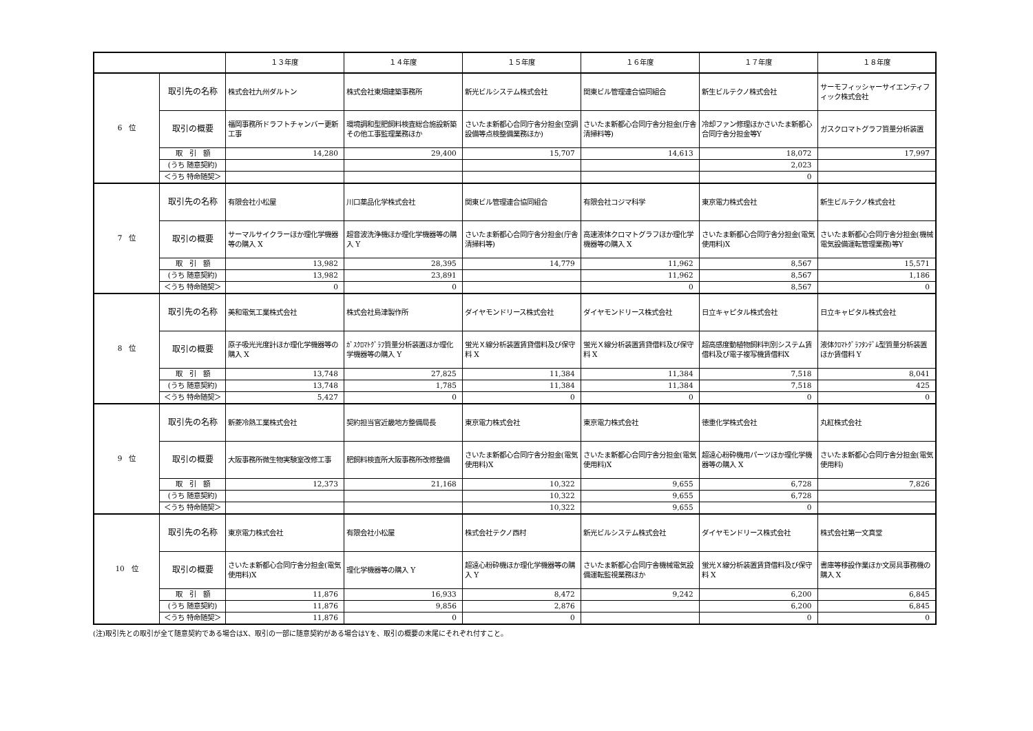| | | １３年度 | １４年度 | １５年度 | １６年度 | １７年度 | １８年度 |
| --- | --- | --- | --- | --- | --- | --- | --- |
| 6 位 | 取引先の名称 | 株式会社九州ダルトン | 株式会社東畑建築事務所 | 新光ビルシステム株式会社 | 関東ビル管理連合協同組合 | 新生ビルテクノ株式会社 | サーモフィッシャーサイエンティフィック株式会社 |
| | 取引の概要 | 福岡事務所ドラフトチャンバー更新工事 | 環境調和型肥飼料検査総合施設新築その他工事監理業務ほか | さいたま新都心合同庁舎分担金(空調設備等点検整備業務ほか) | さいたま新都心合同庁舎分担金(庁舎清掃料等) | 冷却ファン修理ほかさいたま新都心合同庁舎分担金等Y | ガスクロマトグラフ質量分析装置 |
| | 取 引 額 | 14,280 | 29,400 | 15,707 | 14,613 | 18,072 | 17,997 |
| | (うち 随意契約) | | | | | 2,023 | |
| | ＜うち 特命随契＞ | | | | | 0 | |
| 7 位 | 取引先の名称 | 有限会社小松屋 | 川口薬品化学株式会社 | 関東ビル管理連合協同組合 | 有限会社コジマ科学 | 東京電力株式会社 | 新生ビルテクノ株式会社 |
| | 取引の概要 | サーマルサイクラーほか理化学機器等の購入 X | 超音波洗浄機ほか理化学機器等の購入 Y | さいたま新都心合同庁舎分担金(庁舎清掃料等) | 高速液体クロマトグラフほか理化学機器等の購入 X | さいたま新都心合同庁舎分担金(電気使用料)X | さいたま新都心合同庁舎分担金(機械電気設備運転管理業務)等Y |
| | 取 引 額 | 13,982 | 28,395 | 14,779 | 11,962 | 8,567 | 15,571 |
| | (うち 随意契約) | 13,982 | 23,891 | | 11,962 | 8,567 | 1,186 |
| | ＜うち 特命随契＞ | 0 | 0 | | 0 | 8,567 | 0 |
| 8 位 | 取引先の名称 | 美和電気工業株式会社 | 株式会社島津製作所 | ダイヤモンドリース株式会社 | ダイヤモンドリース株式会社 | 日立キャピタル株式会社 | 日立キャピタル株式会社 |
| | 取引の概要 | 原子吸光光度計ほか理化学機器等の購入 X | ｶﾞｽｸﾛﾏﾄｸﾞﾗﾌ質量分析装置ほか理化学機器等の購入 Y | 蛍光Ｘ線分析装置賃貸借料及び保守料 X | 蛍光Ｘ線分析装置賃貸借料及び保守料 X | 超高感度動植物飼料判別システム賃借料及び電子複写機賃借料X | 液体ｸﾛﾏﾄｸﾞﾗﾌﾀﾝﾃﾞﾑ型質量分析装置ほか賃借料 Y |
| | 取 引 額 | 13,748 | 27,825 | 11,384 | 11,384 | 7,518 | 8,041 |
| | (うち 随意契約) | 13,748 | 1,785 | 11,384 | 11,384 | 7,518 | 425 |
| | ＜うち 特命随契＞ | 5,427 | 0 | 0 | 0 | 0 | 0 |
| 9 位 | 取引先の名称 | 新菱冷熱工業株式会社 | 契約担当官近畿地方整備局長 | 東京電力株式会社 | 東京電力株式会社 | 徳重化学株式会社 | 丸紅株式会社 |
| | 取引の概要 | 大阪事務所微生物実験室改修工事 | 肥飼料検査所大阪事務所改修整備 | さいたま新都心合同庁舎分担金(電気使用料)X | さいたま新都心合同庁舎分担金(電気使用料)X | 超遠心粉砕機用パーツほか理化学機器等の購入 X | さいたま新都心合同庁舎分担金(電気使用料) |
| | 取 引 額 | 12,373 | 21,168 | 10,322 | 9,655 | 6,728 | 7,826 |
| | (うち 随意契約) | | | 10,322 | 9,655 | 6,728 | |
| | ＜うち 特命随契＞ | | | 10,322 | 9,655 | 0 | |
| 10 位 | 取引先の名称 | 東京電力株式会社 | 有限会社小松屋 | 株式会社テクノ西村 | 新光ビルシステム株式会社 | ダイヤモンドリース株式会社 | 株式会社第一文真堂 |
| | 取引の概要 | さいたま新都心合同庁舎分担金(電気使用料)X | 理化学機器等の購入 Y | 超遠心粉砕機ほか理化学機器等の購入 Y | さいたま新都心合同庁舎機械電気設備運転監視業務ほか | 蛍光Ｘ線分析装置賃貸借料及び保守料 X | 書庫等移設作業ほか文房具事務機の購入 X |
| | 取 引 額 | 11,876 | 16,933 | 8,472 | 9,242 | 6,200 | 6,845 |
| | (うち 随意契約) | 11,876 | 9,856 | 2,876 | | 6,200 | 6,845 |
| | ＜うち 特命随契＞ | 11,876 | 0 | 0 | | 0 | 0 |
(注)取引先との取引が全て随意契約である場合はX、取引の一部に随意契約がある場合はYを、取引の概要の末尾にそれぞれ付すこと。